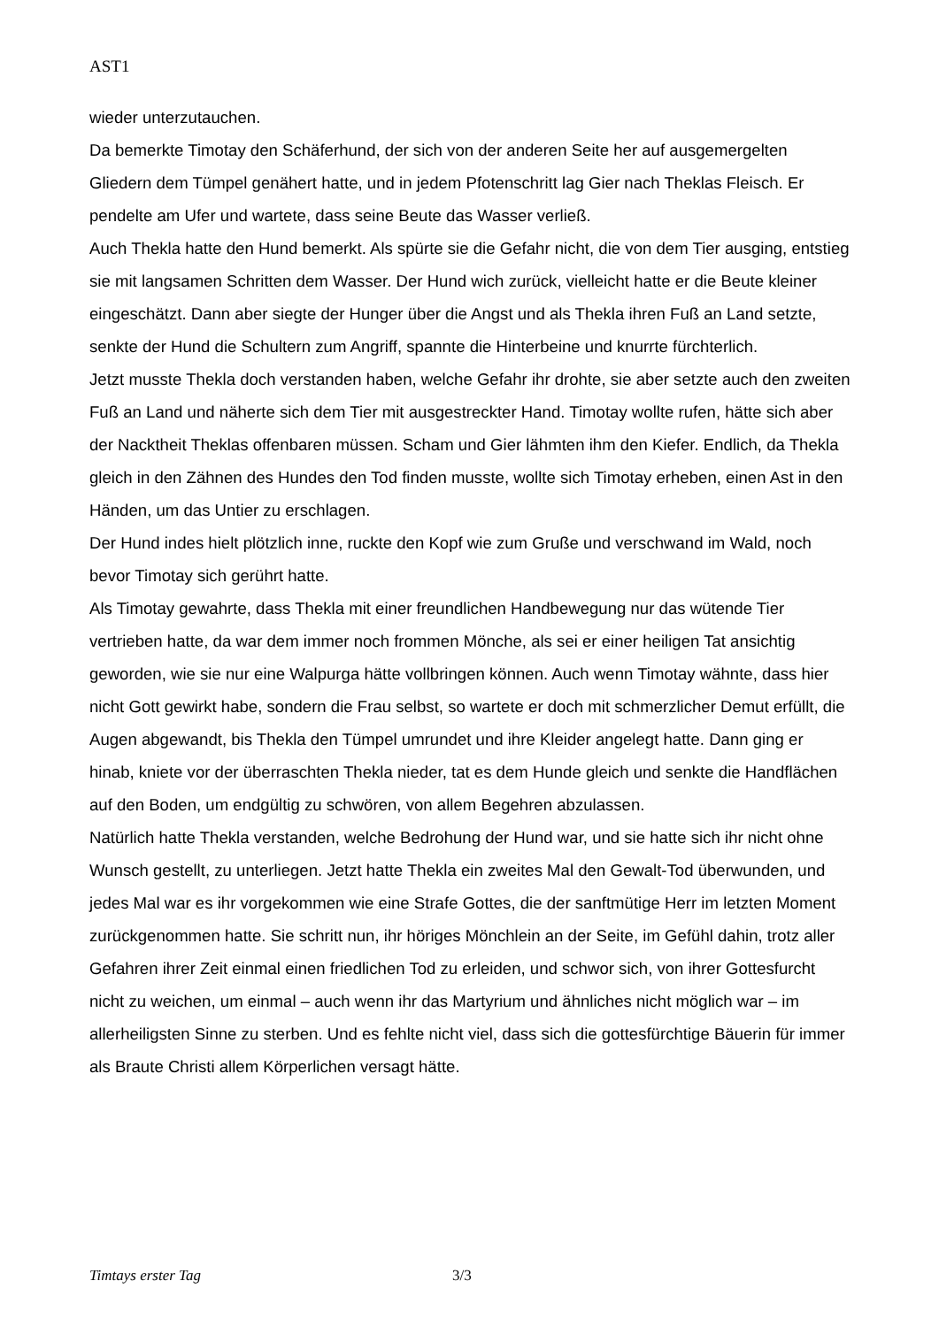AST1
wieder unterzutauchen.
Da bemerkte Timotay den Schäferhund, der sich von der anderen Seite her auf ausgemergelten Gliedern dem Tümpel genähert hatte, und in jedem Pfotenschritt lag Gier nach Theklas Fleisch. Er pendelte am Ufer und wartete, dass seine Beute das Wasser verließ.
Auch Thekla hatte den Hund bemerkt. Als spürte sie die Gefahr nicht, die von dem Tier ausging, entstieg sie mit langsamen Schritten dem Wasser. Der Hund wich zurück, vielleicht hatte er die Beute kleiner eingeschätzt. Dann aber siegte der Hunger über die Angst und als Thekla ihren Fuß an Land setzte, senkte der Hund die Schultern zum Angriff, spannte die Hinterbeine und knurrte fürchterlich.
Jetzt musste Thekla doch verstanden haben, welche Gefahr ihr drohte, sie aber setzte auch den zweiten Fuß an Land und näherte sich dem Tier mit ausgestreckter Hand. Timotay wollte rufen, hätte sich aber der Nacktheit Theklas offenbaren müssen. Scham und Gier lähmten ihm den Kiefer. Endlich, da Thekla gleich in den Zähnen des Hundes den Tod finden musste, wollte sich Timotay erheben, einen Ast in den Händen, um das Untier zu erschlagen.
Der Hund indes hielt plötzlich inne, ruckte den Kopf wie zum Gruße und verschwand im Wald, noch bevor Timotay sich gerührt hatte.
Als Timotay gewahrte, dass Thekla mit einer freundlichen Handbewegung nur das wütende Tier vertrieben hatte, da war dem immer noch frommen Mönche, als sei er einer heiligen Tat ansichtig geworden, wie sie nur eine Walpurga hätte vollbringen können. Auch wenn Timotay wähnte, dass hier nicht Gott gewirkt habe, sondern die Frau selbst, so wartete er doch mit schmerzlicher Demut erfüllt, die Augen abgewandt, bis Thekla den Tümpel umrundet und ihre Kleider angelegt hatte. Dann ging er hinab, kniete vor der überraschten Thekla nieder, tat es dem Hunde gleich und senkte die Handflächen auf den Boden, um endgültig zu schwören, von allem Begehren abzulassen.
Natürlich hatte Thekla verstanden, welche Bedrohung der Hund war, und sie hatte sich ihr nicht ohne Wunsch gestellt, zu unterliegen. Jetzt hatte Thekla ein zweites Mal den Gewalt-Tod überwunden, und jedes Mal war es ihr vorgekommen wie eine Strafe Gottes, die der sanftmütige Herr im letzten Moment zurückgenommen hatte. Sie schritt nun, ihr höriges Mönchlein an der Seite, im Gefühl dahin, trotz aller Gefahren ihrer Zeit einmal einen friedlichen Tod zu erleiden, und schwor sich, von ihrer Gottesfurcht nicht zu weichen, um einmal – auch wenn ihr das Martyrium und ähnliches nicht möglich war – im allerheiligsten Sinne zu sterben. Und es fehlte nicht viel, dass sich die gottesfürchtige Bäuerin für immer als Braute Christi allem Körperlichen versagt hätte.
Timtays erster Tag 3/3